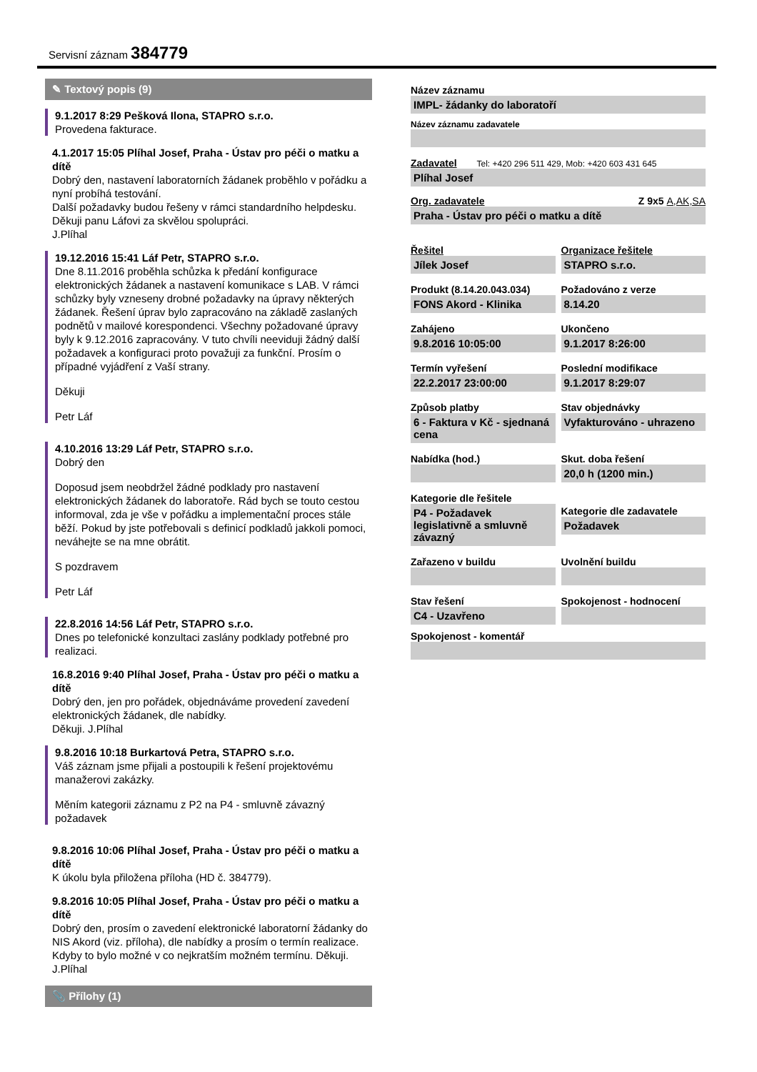Servisní záznam 384779
✎ Textový popis (9)
9.1.2017 8:29 Pešková Ilona, STAPRO s.r.o.
Provedena fakturace.
4.1.2017 15:05 Plíhal Josef, Praha - Ústav pro péči o matku a dítě
Dobrý den, nastavení laboratorních žádanek proběhlo v pořádku a nyní probíhá testování.
Další požadavky budou řešeny v rámci standardního helpdesku.
Děkuji panu Láfovi za skvělou spolupráci.
J.Plíhal
19.12.2016 15:41 Láf Petr, STAPRO s.r.o.
Dne 8.11.2016 proběhla schůzka k předání konfigurace elektronických žádanek a nastavení komunikace s LAB. V rámci schůzky byly vzneseny drobné požadavky na úpravy některých žádanek. Řešení úprav bylo zapracováno na základě zaslaných podnětů v mailové korespondenci. Všechny požadované úpravy byly k 9.12.2016 zapracovány. V tuto chvíli neeviduji žádný další požadavek a konfiguraci proto považuji za funkční. Prosím o případné vyjádření z Vaší strany.
Děkuji
Petr Láf
4.10.2016 13:29 Láf Petr, STAPRO s.r.o.
Dobrý den
Doposud jsem neobdržel žádné podklady pro nastavení elektronických žádanek do laboratoře. Rád bych se touto cestou informoval, zda je vše v pořádku a implementační proces stále běží. Pokud by jste potřebovali s definicí podkladů jakkoli pomoci, neváhejte se na mne obrátit.
S pozdravem
Petr Láf
22.8.2016 14:56 Láf Petr, STAPRO s.r.o.
Dnes po telefonické konzultaci zaslány podklady potřebné pro realizaci.
16.8.2016 9:40 Plíhal Josef, Praha - Ústav pro péči o matku a dítě
Dobrý den, jen pro pořádek, objednáváme provedení zavedení elektronických žádanek, dle nabídky.
Děkuji. J.Plíhal
9.8.2016 10:18 Burkartová Petra, STAPRO s.r.o.
Váš záznam jsme přijali a postoupili k řešení projektovému manažerovi zakázky.
Měním kategorii záznamu z P2 na P4 - smluvně závazný požadavek
9.8.2016 10:06 Plíhal Josef, Praha - Ústav pro péči o matku a dítě
K úkolu byla přiložena příloha (HD č. 384779).
9.8.2016 10:05 Plíhal Josef, Praha - Ústav pro péči o matku a dítě
Dobrý den, prosím o zavedení elektronické laboratorní žádanky do NIS Akord (viz. příloha), dle nabídky a prosím o termín realizace. Kdyby to bylo možné v co nejkratším možném termínu. Děkuji. J.Plíhal
📎 Přílohy (1)
Název záznamu
IMPL- žádanky do laboratoří
Název záznamu zadavatele
Zadavatel Tel: +420 296 511 429, Mob: +420 603 431 645
Plíhal Josef
Org. zadavatele Z 9x5 A,AK,SA
Praha - Ústav pro péči o matku a dítě
Řešitel
Jílek Josef
Organizace řešitele
STAPRO s.r.o.
Produkt (8.14.20.043.034)
FONS Akord - Klinika
Požadováno z verze
8.14.20
Zahájeno
9.8.2016 10:05:00
Ukončeno
9.1.2017 8:26:00
Termín vyřešení
22.2.2017 23:00:00
Poslední modifikace
9.1.2017 8:29:07
Způsob platby
6 - Faktura v Kč - sjednaná cena
Stav objednávky
Vyfakturováno - uhrazeno
Nabídka (hod.)
Skut. doba řešení
20,0 h (1200 min.)
Kategorie dle řešitele
P4 - Požadavek legislativně a smluvně závazný
Kategorie dle zadavatele
Požadavek
Zařazeno v buildu
Uvolnění buildu
Stav řešení
C4 - Uzavřeno
Spokojenost - hodnocení
Spokojenost - komentář